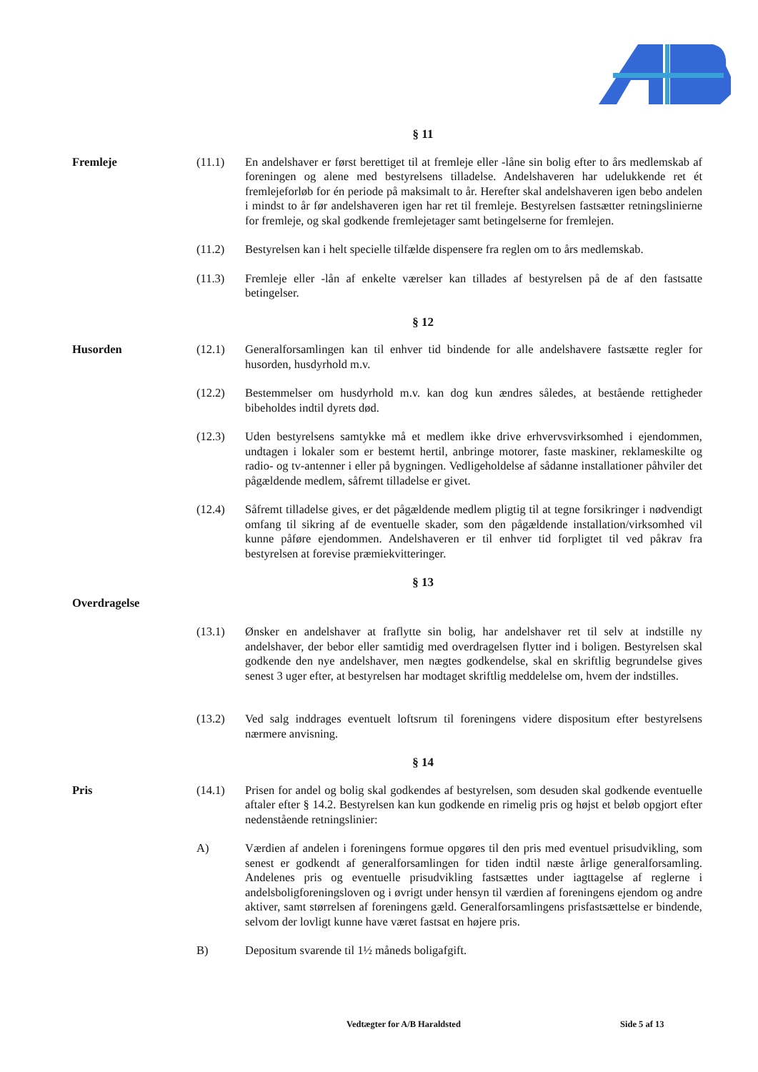§ 11
Fremleje (11.1) En andelshaver er først berettiget til at fremleje eller -låne sin bolig efter to års medlemskab af foreningen og alene med bestyrelsens tilladelse. Andelshaveren har udelukkende ret ét fremlejeforløb for én periode på maksimalt to år. Herefter skal andelshaveren igen bebo andelen i mindst to år før andelshaveren igen har ret til fremleje. Bestyrelsen fastsætter retningslinierne for fremleje, og skal godkende fremlejetager samt betingelserne for fremlejen.
(11.2) Bestyrelsen kan i helt specielle tilfælde dispensere fra reglen om to års medlemskab.
(11.3) Fremleje eller -lån af enkelte værelser kan tillades af bestyrelsen på de af den fastsatte betingelser.
§ 12
Husorden (12.1) Generalforsamlingen kan til enhver tid bindende for alle andelshavere fastsætte regler for husorden, husdyrhold m.v.
(12.2) Bestemmelser om husdyrhold m.v. kan dog kun ændres således, at bestående rettigheder bibeholdes indtil dyrets død.
(12.3) Uden bestyrelsens samtykke må et medlem ikke drive erhvervsvirksomhed i ejendommen, undtagen i lokaler som er bestemt hertil, anbringe motorer, faste maskiner, reklameskilte og radio- og tv-antenner i eller på bygningen. Vedligeholdelse af sådanne installationer påhviler det pågældende medlem, såfremt tilladelse er givet.
(12.4) Såfremt tilladelse gives, er det pågældende medlem pligtig til at tegne forsikringer i nødvendigt omfang til sikring af de eventuelle skader, som den pågældende installation/virksomhed vil kunne påføre ejendommen. Andelshaveren er til enhver tid forpligtet til ved påkrav fra bestyrelsen at forevise præmiekvitteringer.
§ 13
Overdragelse
(13.1) Ønsker en andelshaver at fraflytte sin bolig, har andelshaver ret til selv at indstille ny andelshaver, der bebor eller samtidig med overdragelsen flytter ind i boligen. Bestyrelsen skal godkende den nye andelshaver, men nægtes godkendelse, skal en skriftlig begrundelse gives senest 3 uger efter, at bestyrelsen har modtaget skriftlig meddelelse om, hvem der indstilles.
(13.2) Ved salg inddrages eventuelt loftsrum til foreningens videre dispositum efter bestyrelsens nærmere anvisning.
§ 14
Pris (14.1) Prisen for andel og bolig skal godkendes af bestyrelsen, som desuden skal godkende eventuelle aftaler efter § 14.2. Bestyrelsen kan kun godkende en rimelig pris og højst et beløb opgjort efter nedenstående retningslinier:
A) Værdien af andelen i foreningens formue opgøres til den pris med eventuel prisudvikling, som senest er godkendt af generalforsamlingen for tiden indtil næste årlige generalforsamling. Andelenes pris og eventuelle prisudvikling fastsættes under iagttagelse af reglerne i andelsboligforeningsloven og i øvrigt under hensyn til værdien af foreningens ejendom og andre aktiver, samt størrelsen af foreningens gæld. Generalforsamlingens prisfastsættelse er bindende, selvom der lovligt kunne have været fastsat en højere pris.
B) Depositum svarende til 1½ måneds boligafgift.
Vedtægter for A/B Haraldsted Side 5 af 13